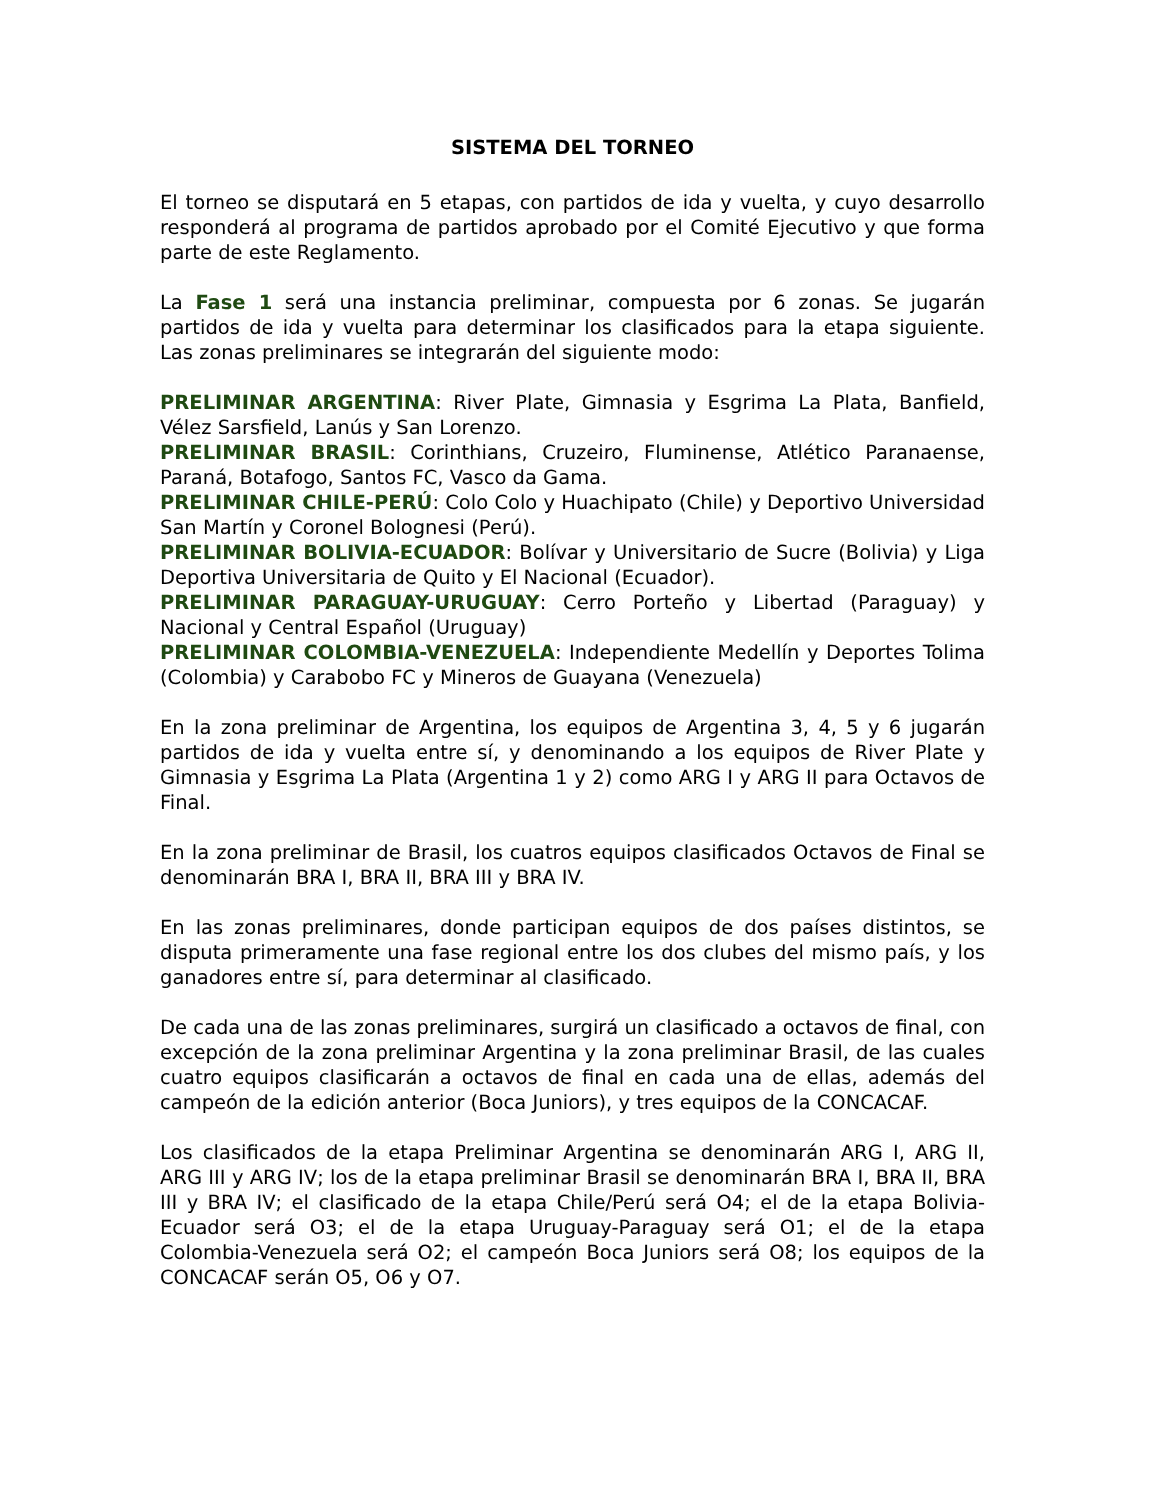SISTEMA DEL TORNEO
El torneo se disputará en 5 etapas, con partidos de ida y vuelta, y cuyo desarrollo responderá al programa de partidos aprobado por el Comité Ejecutivo y que forma parte de este Reglamento.
La Fase 1 será una instancia preliminar, compuesta por 6 zonas. Se jugarán partidos de ida y vuelta para determinar los clasificados para la etapa siguiente. Las zonas preliminares se integrarán del siguiente modo:
PRELIMINAR ARGENTINA: River Plate, Gimnasia y Esgrima La Plata, Banfield, Vélez Sarsfield, Lanús y San Lorenzo.
PRELIMINAR BRASIL: Corinthians, Cruzeiro, Fluminense, Atlético Paranaense, Paraná, Botafogo, Santos FC, Vasco da Gama.
PRELIMINAR CHILE-PERÚ: Colo Colo y Huachipato (Chile) y Deportivo Universidad San Martín y Coronel Bolognesi (Perú).
PRELIMINAR BOLIVIA-ECUADOR: Bolívar y Universitario de Sucre (Bolivia) y Liga Deportiva Universitaria de Quito y El Nacional (Ecuador).
PRELIMINAR PARAGUAY-URUGUAY: Cerro Porteño y Libertad (Paraguay) y Nacional y Central Español (Uruguay)
PRELIMINAR COLOMBIA-VENEZUELA: Independiente Medellín y Deportes Tolima (Colombia) y Carabobo FC y Mineros de Guayana (Venezuela)
En la zona preliminar de Argentina, los equipos de Argentina 3, 4, 5 y 6 jugarán partidos de ida y vuelta entre sí, y denominando a los equipos de River Plate y Gimnasia y Esgrima La Plata (Argentina 1 y 2) como ARG I y ARG II para Octavos de Final.
En la zona preliminar de Brasil, los cuatros equipos clasificados Octavos de Final se denominarán BRA I, BRA II, BRA III y BRA IV.
En las zonas preliminares, donde participan equipos de dos países distintos, se disputa primeramente una fase regional entre los dos clubes del mismo país, y los ganadores entre sí, para determinar al clasificado.
De cada una de las zonas preliminares, surgirá un clasificado a octavos de final, con excepción de la zona preliminar Argentina y la zona preliminar Brasil, de las cuales cuatro equipos clasificarán a octavos de final en cada una de ellas, además del campeón de la edición anterior (Boca Juniors), y tres equipos de la CONCACAF.
Los clasificados de la etapa Preliminar Argentina se denominarán ARG I, ARG II, ARG III y ARG IV; los de la etapa preliminar Brasil se denominarán BRA I, BRA II, BRA III y BRA IV; el clasificado de la etapa Chile/Perú será O4; el de la etapa Bolivia-Ecuador será O3; el de la etapa Uruguay-Paraguay será O1; el de la etapa Colombia-Venezuela será O2; el campeón Boca Juniors será O8; los equipos de la CONCACAF serán O5, O6 y O7.